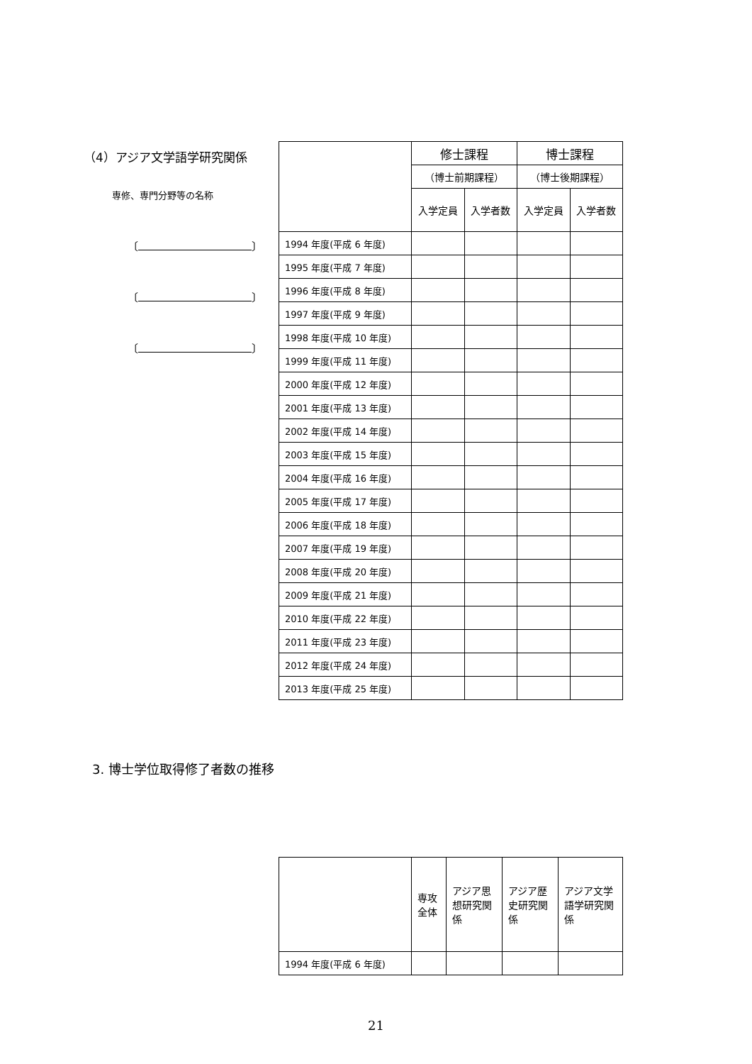（4）アジア文学語学研究関係
専修、専門分野等の名称
〔 〕
〔 〕
〔 〕
| | 修士課程 | | 博士課程 | |
| --- | --- | --- | --- | --- |
| | （博士前期課程） | | （博士後期課程） | |
| | 入学定員 | 入学者数 | 入学定員 | 入学者数 |
| 1994 年度(平成 6 年度) | | | | |
| 1995 年度(平成 7 年度) | | | | |
| 1996 年度(平成 8 年度) | | | | |
| 1997 年度(平成 9 年度) | | | | |
| 1998 年度(平成 10 年度) | | | | |
| 1999 年度(平成 11 年度) | | | | |
| 2000 年度(平成 12 年度) | | | | |
| 2001 年度(平成 13 年度) | | | | |
| 2002 年度(平成 14 年度) | | | | |
| 2003 年度(平成 15 年度) | | | | |
| 2004 年度(平成 16 年度) | | | | |
| 2005 年度(平成 17 年度) | | | | |
| 2006 年度(平成 18 年度) | | | | |
| 2007 年度(平成 19 年度) | | | | |
| 2008 年度(平成 20 年度) | | | | |
| 2009 年度(平成 21 年度) | | | | |
| 2010 年度(平成 22 年度) | | | | |
| 2011 年度(平成 23 年度) | | | | |
| 2012 年度(平成 24 年度) | | | | |
| 2013 年度(平成 25 年度) | | | | |
3. 博士学位取得修了者数の推移
| | 専攻全体 | アジア思想研究関係 | アジア歴史研究関係 | アジア文学語学研究関係 |
| --- | --- | --- | --- | --- |
| 1994 年度(平成 6 年度) | | | | |
21